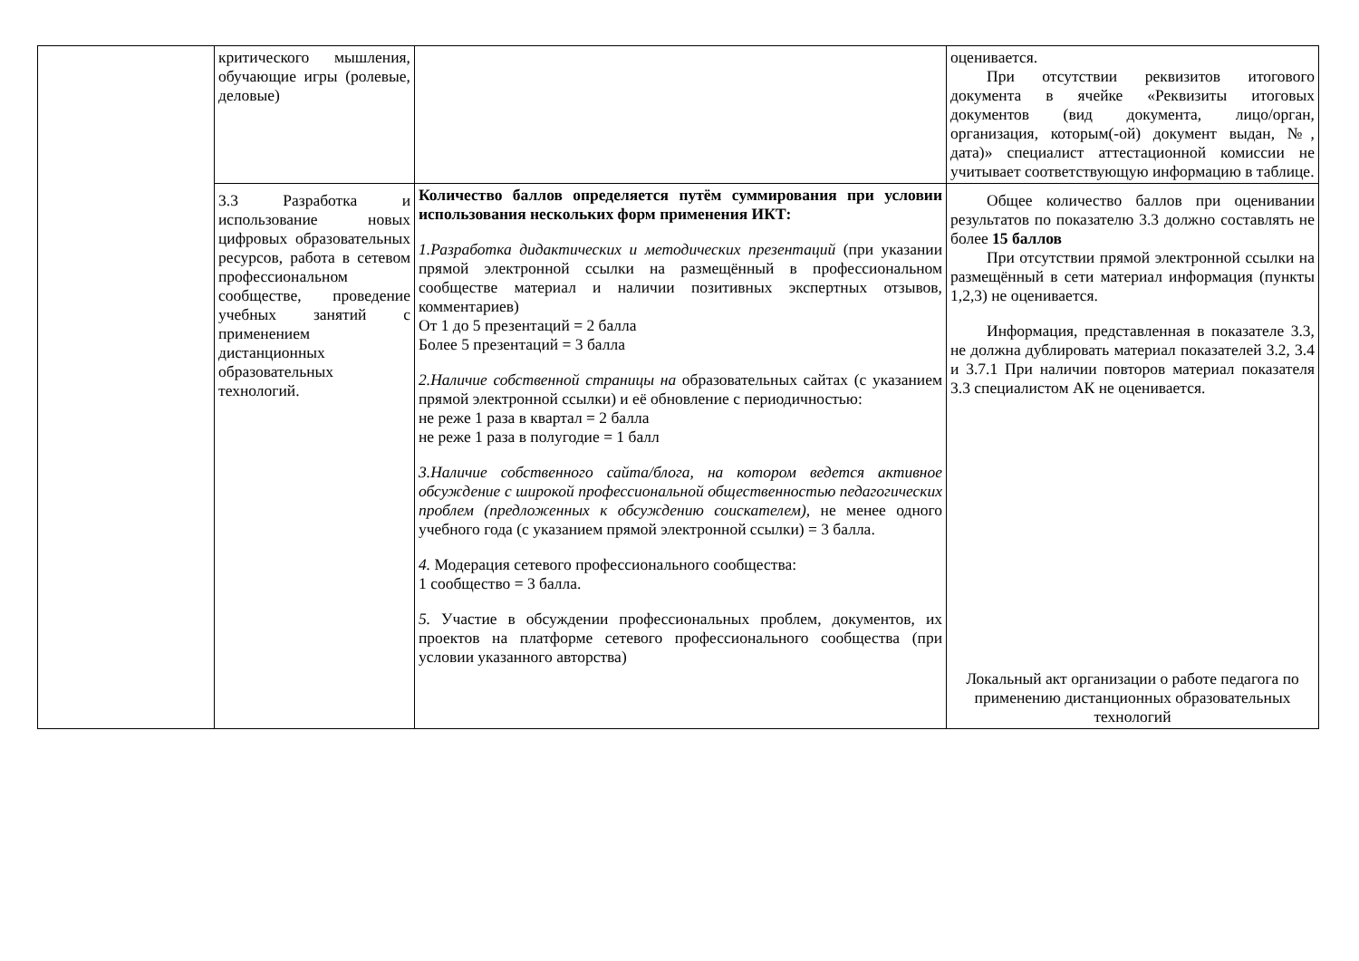| | критического мышления, обучающие игры (ролевые, деловые) | | оценивается. При отсутствии реквизитов итогового документа в ячейке «Реквизиты итоговых документов (вид документа, лицо/орган, организация, которым(-ой) документ выдан, №, дата)» специалист аттестационной комиссии не учитывает соответствующую информацию в таблице. |
| | 3.3 Разработка и использование новых цифровых образовательных ресурсов, работа в сетевом профессиональном сообществе, проведение учебных занятий с применением дистанционных образовательных технологий. | Количество баллов определяется путём суммирования при условии использования нескольких форм применения ИКТ: 1.Разработка дидактических и методических презентаций (при указании прямой электронной ссылки на размещённый в профессиональном сообществе материал и наличии позитивных экспертных отзывов, комментариев) От 1 до 5 презентаций = 2 балла Более 5 презентаций = 3 балла 2.Наличие собственной страницы на образовательных сайтах (с указанием прямой электронной ссылки) и её обновление с периодичностью: не реже 1 раза в квартал = 2 балла не реже 1 раза в полугодие = 1 балл 3.Наличие собственного сайта/блога, на котором ведется активное обсуждение с широкой профессиональной общественностью педагогических проблем (предложенных к обсуждению соискателем), не менее одного учебного года (с указанием прямой электронной ссылки) = 3 балла. 4. Модерация сетевого профессионального сообщества: 1 сообщество = 3 балла. 5. Участие в обсуждении профессиональных проблем, документов, их проектов на платформе сетевого профессионального сообщества (при условии указанного авторства) | Общее количество баллов при оценивании результатов по показателю 3.3 должно составлять не более 15 баллов При отсутствии прямой электронной ссылки на размещённый в сети материал информация (пункты 1,2,3) не оценивается. Информация, представленная в показателе 3.3, не должна дублировать материал показателей 3.2, 3.4 и 3.7.1 При наличии повторов материал показателя 3.3 специалистом АК не оценивается. Локальный акт организации о работе педагога по применению дистанционных образовательных технологий |